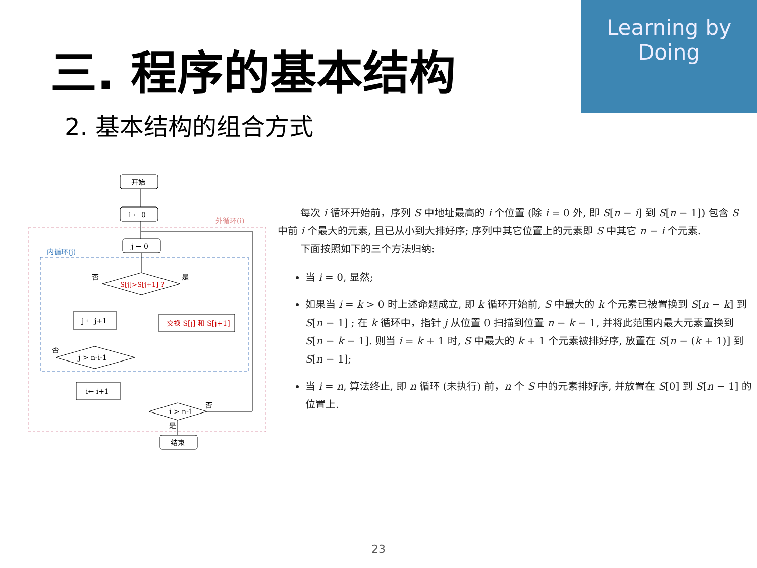三. 程序的基本结构
2. 基本结构的组合方式
Learning by
Doing
外循环(i)
内循环(j)
开始
i ← 0
j ← 0
S[j]>S[j+1] ?
否
是
j ← j+1
交换 S[j] 和 S[j+1]
j > n-i-1
否
i← i+1
i > n-1
否
是
结束
每次 i 循环开始前，序列 S 中地址最高的 i 个位置 (除 i = 0 外, 即 S[n − i] 到 S[n − 1]) 包含 S 中前 i 个最大的元素, 且已从小到大排好序; 序列中其它位置上的元素即 S 中其它 n − i 个元素.
下面按照如下的三个方法归纳:
当 i = 0, 显然;
如果当 i = k > 0 时上述命题成立, 即 k 循环开始前, S 中最大的 k 个元素已被置换到 S[n − k] 到 S[n − 1] ; 在 k 循环中，指针 j 从位置 0 扫描到位置 n − k − 1, 并将此范围内最大元素置换到 S[n − k − 1]. 则当 i = k + 1 时, S 中最大的 k + 1 个元素被排好序, 放置在 S[n − (k + 1)] 到 S[n − 1];
当 i = n, 算法终止, 即 n 循环 (未执行) 前，n 个 S 中的元素排好序, 并放置在 S[0] 到 S[n − 1] 的位置上.
23